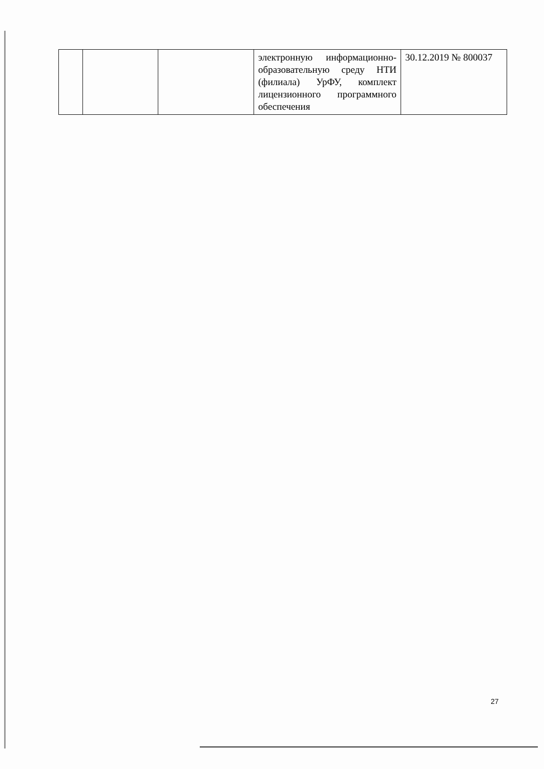| | | | электронную информационно-образовательную среду НТИ (филиала) УрФУ, комплект лицензионного программного обеспечения | 30.12.2019 № 800037 |
27